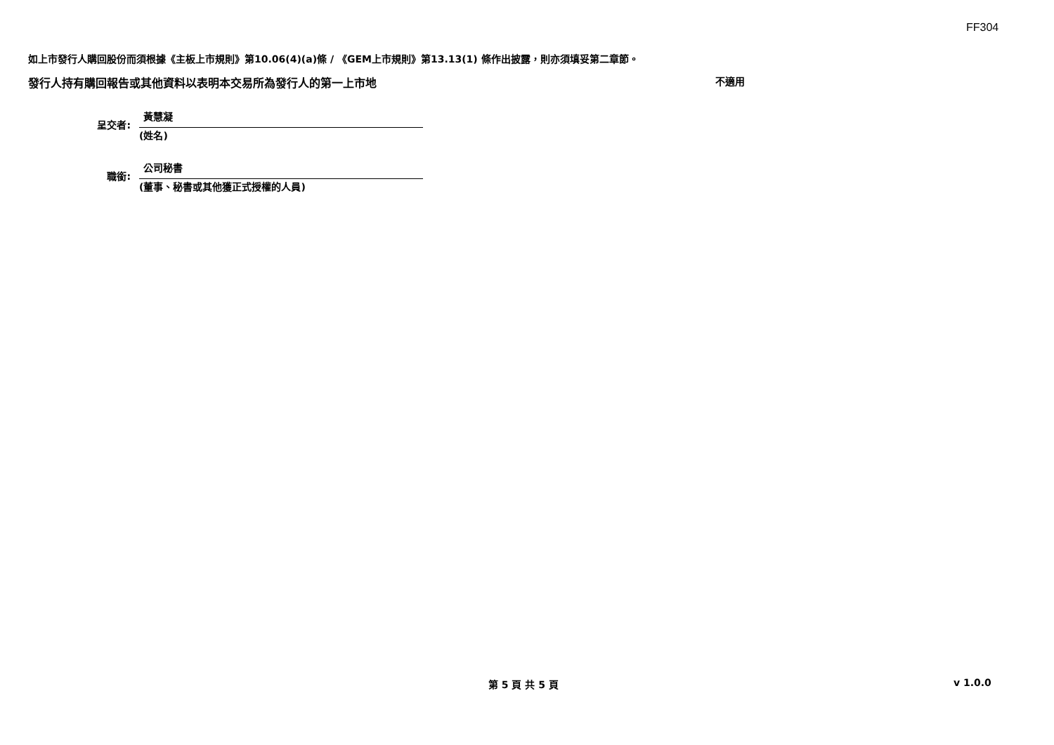FF304
如上市發行人購回股份而須根據《主板上市規則》第10.06(4)(a)條 / 《GEM上市規則》第13.13(1) 條作出披露，則亦須填妥第二章節。
發行人持有購回報告或其他資料以表明本交易所為發行人的第一上市地 不適用
呈交者:
黃慧凝
(姓名)
職銜:
公司秘書
(董事、秘書或其他獲正式授權的人員)
第 5 頁 共 5 頁 v 1.0.0